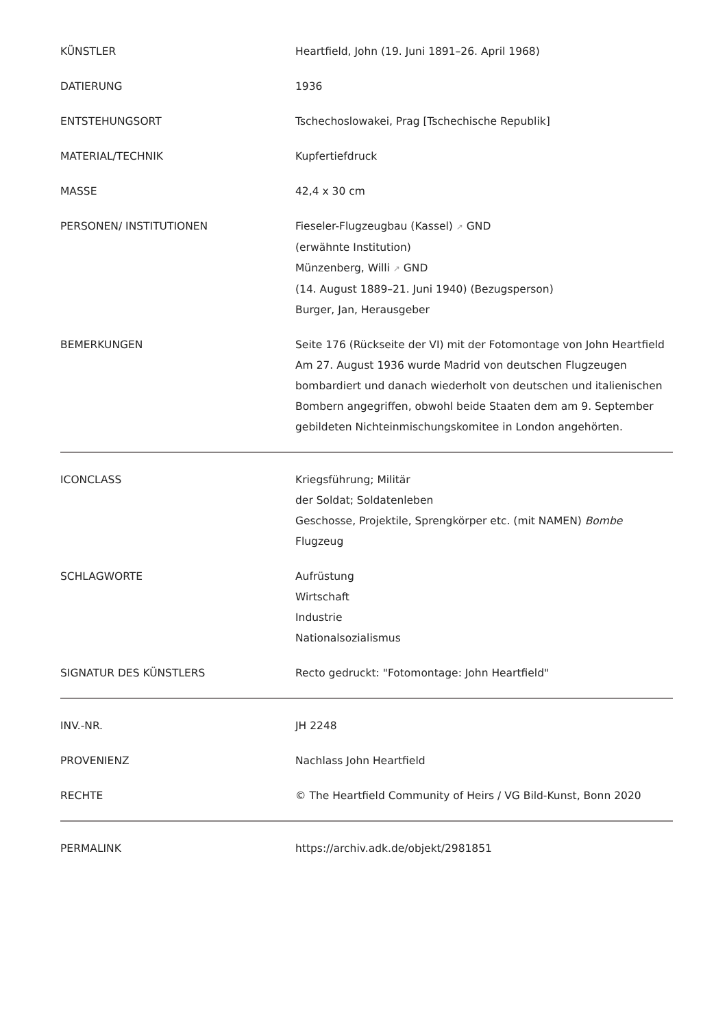| KÜNSTLER | Heartfield, John (19. Juni 1891–26. April 1968) |
| DATIERUNG | 1936 |
| ENTSTEHUNGSORT | Tschechoslowakei, Prag [Tschechische Republik] |
| MATERIAL/TECHNIK | Kupfertiefdruck |
| MASSE | 42,4 x 30 cm |
| PERSONEN/ INSTITUTIONEN | Fieseler-Flugzeugbau (Kassel) ↗ GND (erwähnte Institution) Münzenberg, Willi ↗ GND (14. August 1889–21. Juni 1940) (Bezugsperson) Burger, Jan, Herausgeber |
| BEMERKUNGEN | Seite 176 (Rückseite der VI) mit der Fotomontage von John Heartfield Am 27. August 1936 wurde Madrid von deutschen Flugzeugen bombardiert und danach wiederholt von deutschen und italienischen Bombern angegriffen, obwohl beide Staaten dem am 9. September gebildeten Nichteinmischungskomitee in London angehörten. |
| ICONCLASS | Kriegsführung; Militär der Soldat; Soldatenleben Geschosse, Projektile, Sprengkörper etc. (mit NAMEN) Bombe Flugzeug |
| SCHLAGWORTE | Aufrüstung Wirtschaft Industrie Nationalsozialismus |
| SIGNATUR DES KÜNSTLERS | Recto gedruckt: "Fotomontage: John Heartfield" |
| INV.-NR. | JH 2248 |
| PROVENIENZ | Nachlass John Heartfield |
| RECHTE | © The Heartfield Community of Heirs / VG Bild-Kunst, Bonn 2020 |
| PERMALINK | https://archiv.adk.de/objekt/2981851 |